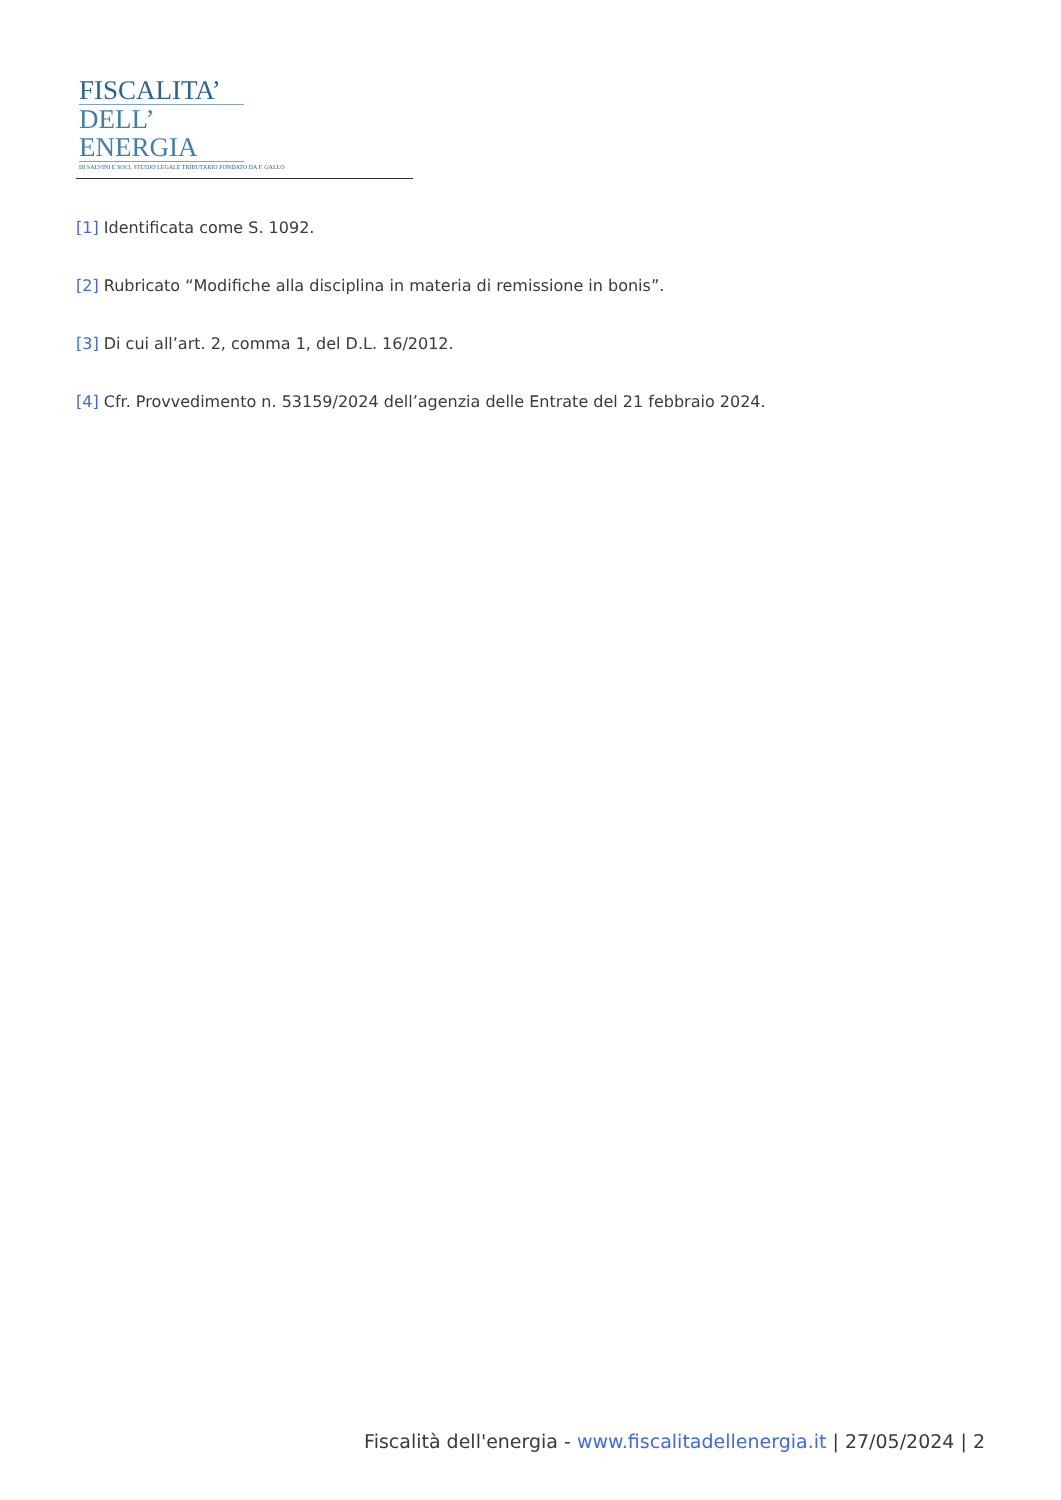FISCALITA’
DELL’ ENERGIA
DI SALVINI E SOCI, STUDIO LEGALE TRIBUTARIO FONDATO DA F. GALLO
[1] Identificata come S. 1092.
[2] Rubricato “Modifiche alla disciplina in materia di remissione in bonis”.
[3] Di cui all’art. 2, comma 1, del D.L. 16/2012.
[4] Cfr. Provvedimento n. 53159/2024 dell’agenzia delle Entrate del 21 febbraio 2024.
Fiscalità dell'energia - www.fiscalitadellenergia.it | 27/05/2024 | 2